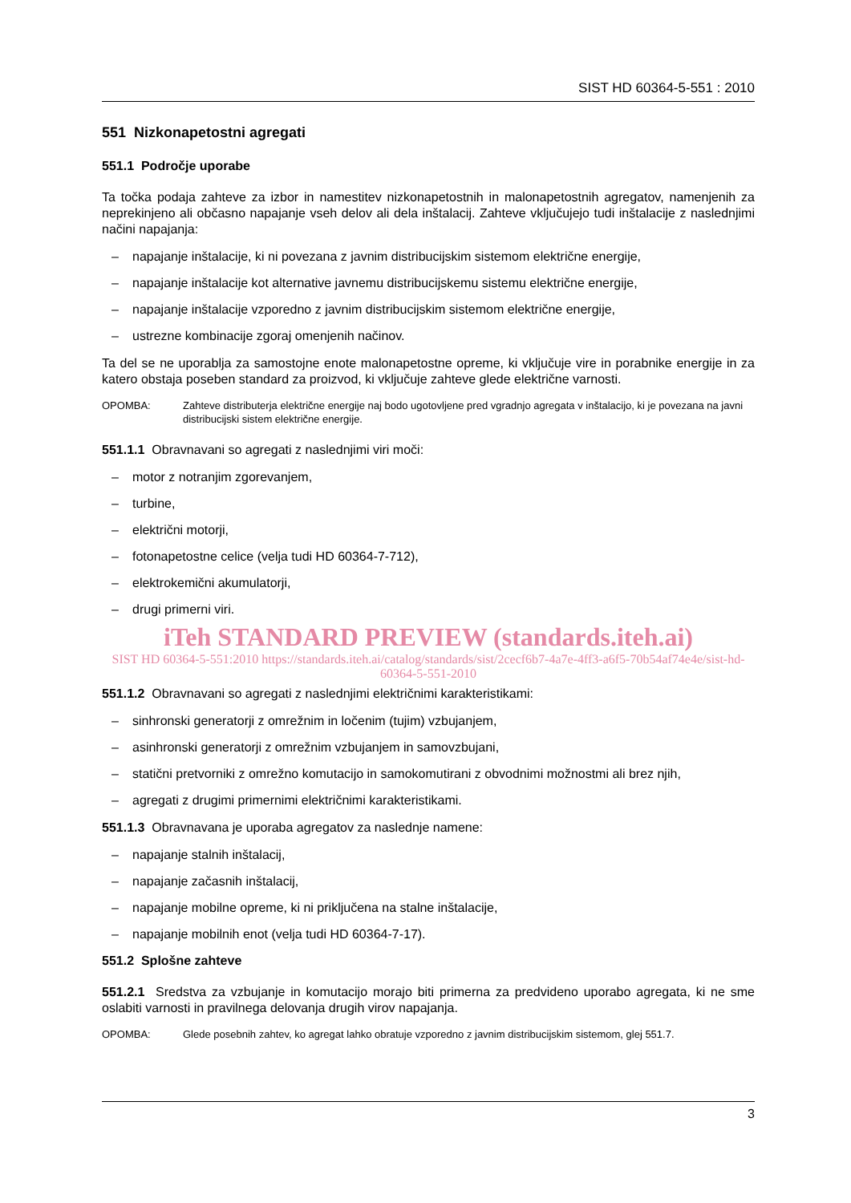SIST HD 60364-5-551 : 2010
551 Nizkonapetostni agregati
551.1 Področje uporabe
Ta točka podaja zahteve za izbor in namestitev nizkonapetostnih in malonapetostnih agregatov, namenjenih za neprekinjeno ali občasno napajanje vseh delov ali dela inštalacij. Zahteve vključujejo tudi inštalacije z naslednjimi načini napajanja:
– napajanje inštalacije, ki ni povezana z javnim distribucijskim sistemom električne energije,
– napajanje inštalacije kot alternative javnemu distribucijskemu sistemu električne energije,
– napajanje inštalacije vzporedno z javnim distribucijskim sistemom električne energije,
– ustrezne kombinacije zgoraj omenjenih načinov.
Ta del se ne uporablja za samostojne enote malonapetostne opreme, ki vključuje vire in porabnike energije in za katero obstaja poseben standard za proizvod, ki vključuje zahteve glede električne varnosti.
OPOMBA: Zahteve distributerja električne energije naj bodo ugotovljene pred vgradnjo agregata v inštalacijo, ki je povezana na javni distribucijski sistem električne energije.
551.1.1 Obravnavani so agregati z naslednjimi viri moči:
– motor z notranjim zgorevanjem,
– turbine,
– električni motorji,
– fotonapetostne celice (velja tudi HD 60364-7-712),
– elektrokemični akumulatorji,
– drugi primerni viri.
iTeh STANDARD PREVIEW (standards.iteh.ai)
SIST HD 60364-5-551:2010 https://standards.iteh.ai/catalog/standards/sist/2cecf6b7-4a7e-4ff3-a6f5-70b54af74e4e/sist-hd-60364-5-551-2010
551.1.2 Obravnavani so agregati z naslednjimi električnimi karakteristikami:
– sinhronski generatorji z omrežnim in ločenim (tujim) vzbujanjem,
– asinhronski generatorji z omrežnim vzbujanjem in samovzbujani,
– statični pretvorniki z omrežno komutacijo in samokomutirani z obvodnimi možnostmi ali brez njih,
– agregati z drugimi primernimi električnimi karakteristikami.
551.1.3 Obravnavana je uporaba agregatov za naslednje namene:
– napajanje stalnih inštalacij,
– napajanje začasnih inštalacij,
– napajanje mobilne opreme, ki ni priključena na stalne inštalacije,
– napajanje mobilnih enot (velja tudi HD 60364-7-17).
551.2 Splošne zahteve
551.2.1 Sredstva za vzbujanje in komutacijo morajo biti primerna za predvideno uporabo agregata, ki ne sme oslabiti varnosti in pravilnega delovanja drugih virov napajanja.
OPOMBA: Glede posebnih zahtev, ko agregat lahko obratuje vzporedno z javnim distribucijskim sistemom, glej 551.7.
3